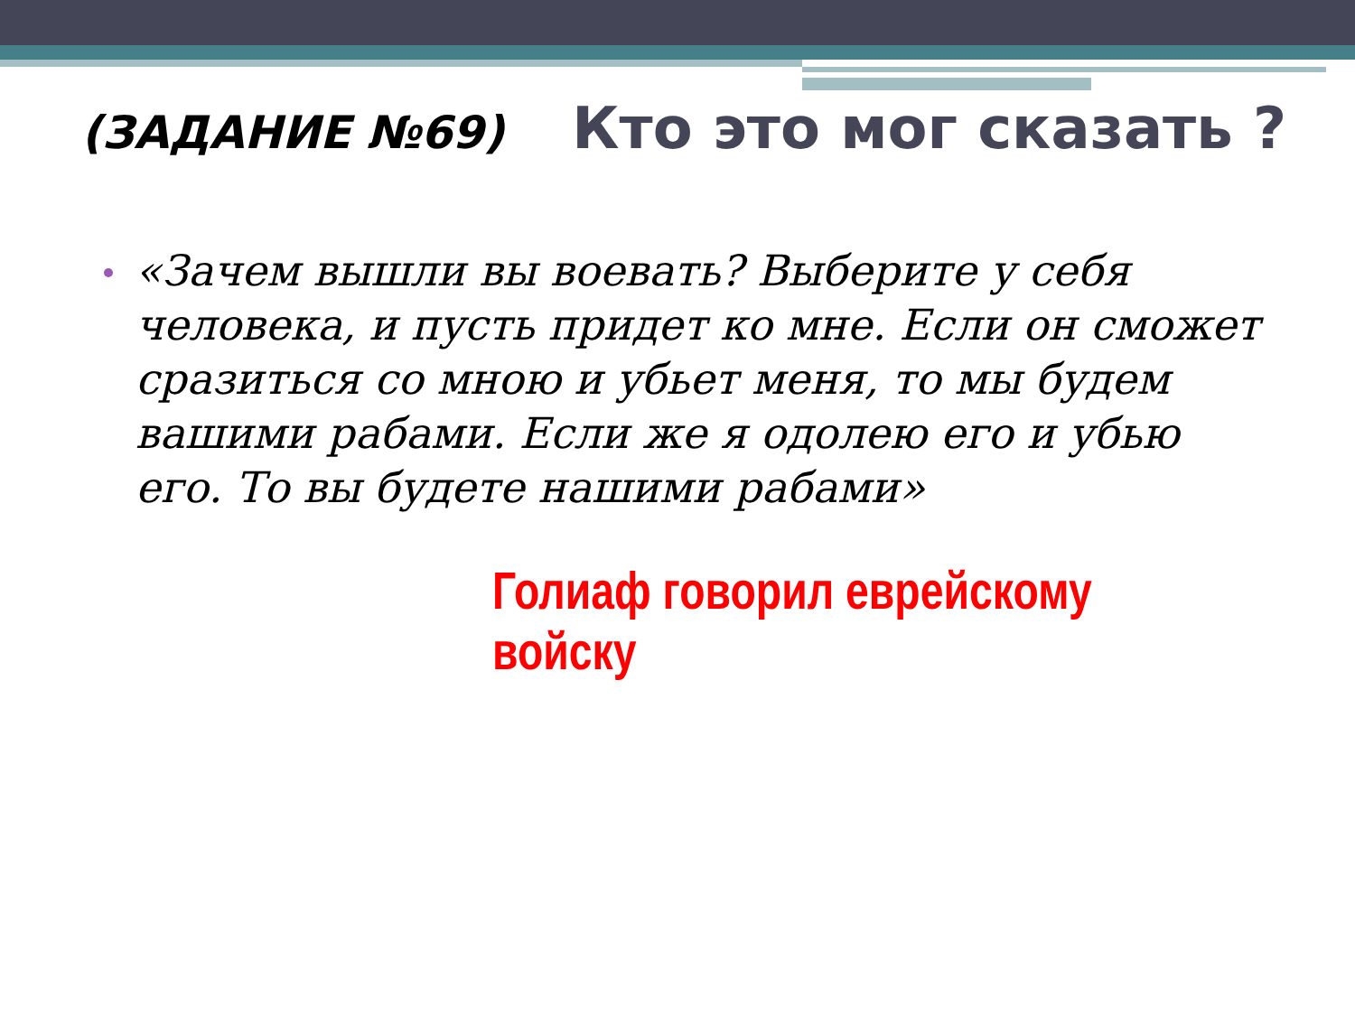(ЗАДАНИЕ №69) Кто это мог сказать ?
«Зачем вышли вы воевать? Выберите у себя человека, и пусть придет ко мне. Если он сможет сразиться со мною и убьет меня, то мы будем вашими рабами. Если же я одолею его и убью его. То вы будете нашими рабами»
Голиаф говорил еврейскому войску